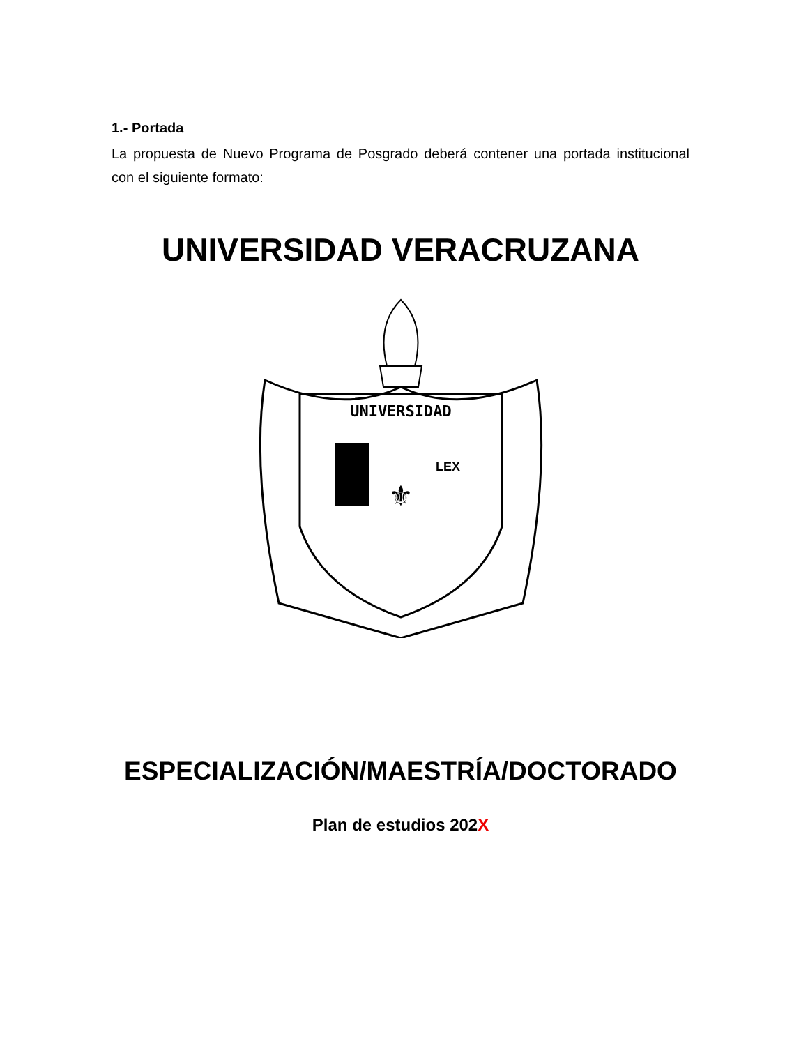1.- Portada
La propuesta de Nuevo Programa de Posgrado deberá contener una portada institucional con el siguiente formato:
UNIVERSIDAD VERACRUZANA
UNIVERSIDAD
⚜
LEX
ESPECIALIZACIÓN/MAESTRÍA/DOCTORADO
Plan de estudios 202X